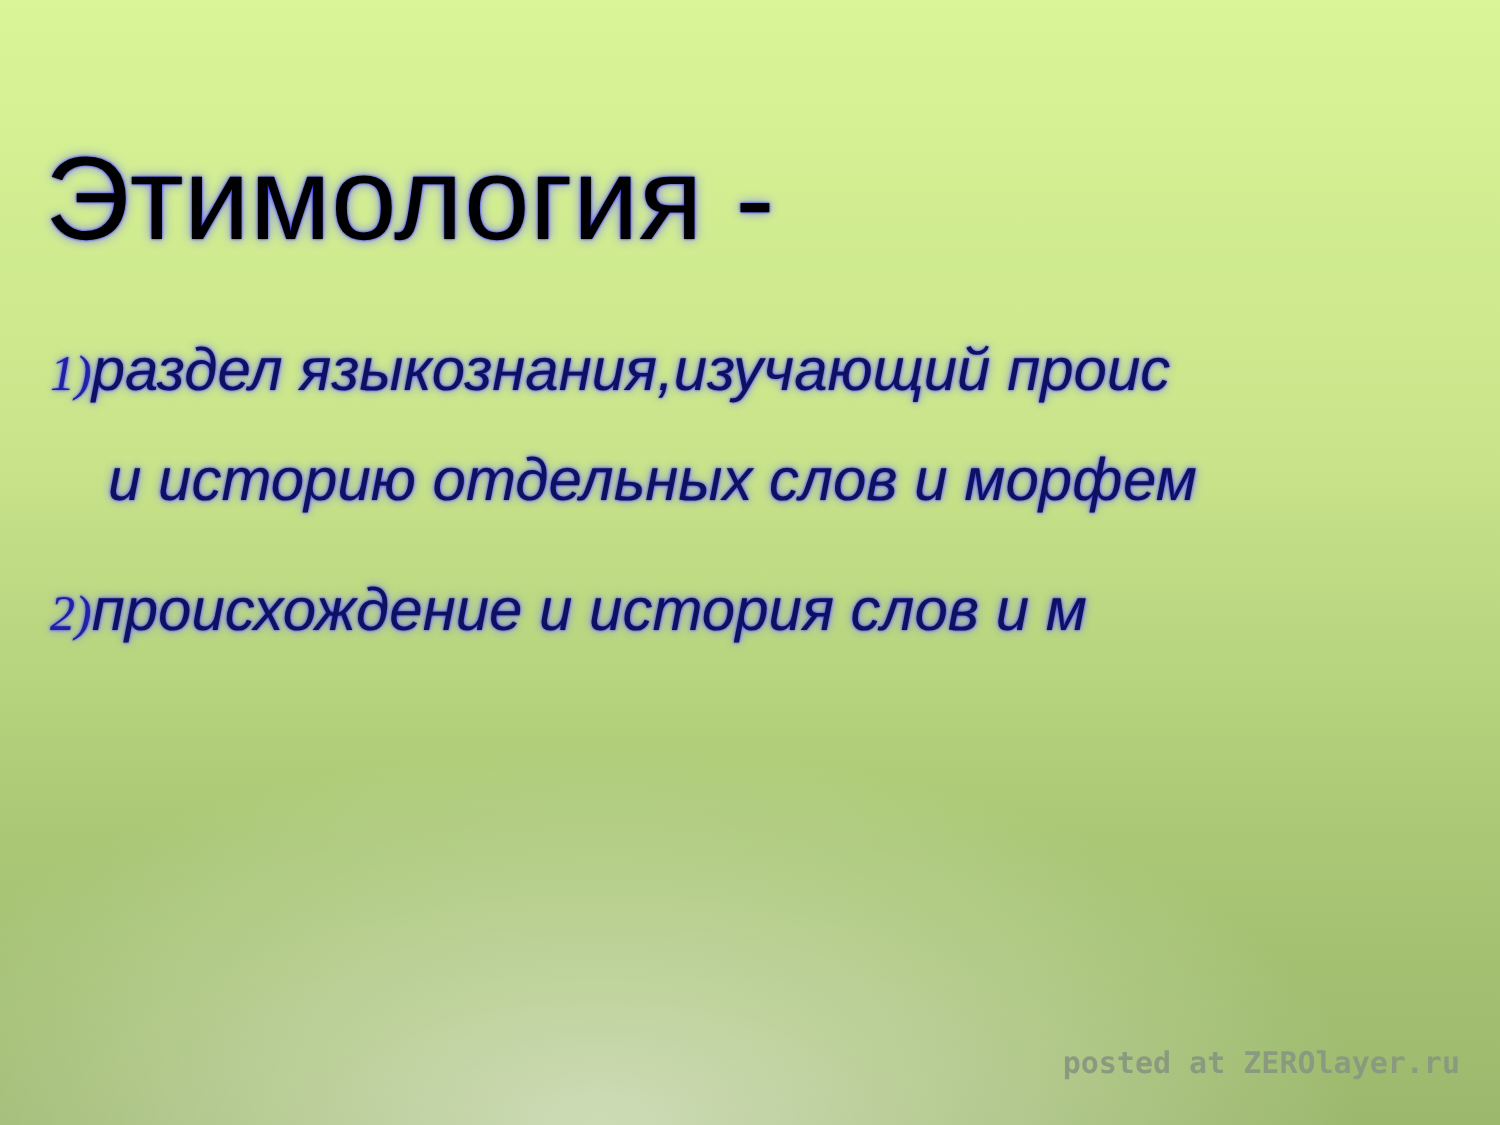Этимология -
1) раздел языкознания,изучающий проис
и историю отдельных слов и морфем
2) происхождение и история слов и м
posted at ZEROlayer.ru